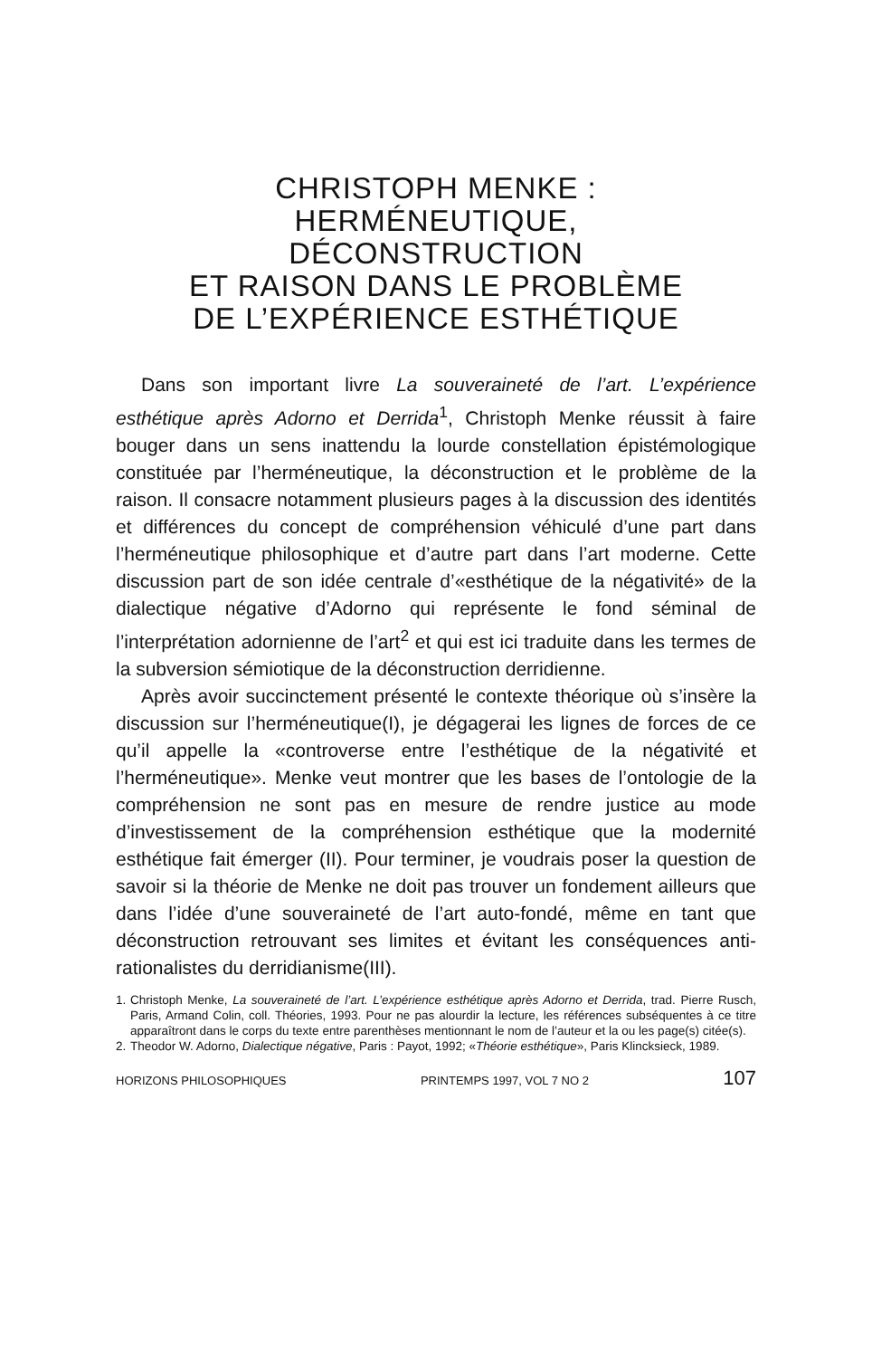CHRISTOPH MENKE :
HERMÉNEUTIQUE,
DÉCONSTRUCTION
ET RAISON DANS LE PROBLÈME
DE L’EXPÉRIENCE ESTHÉTIQUE
Dans son important livre La souveraineté de l’art. L’expérience esthétique après Adorno et Derrida<sup>1</sup>, Christoph Menke réussit à faire bouger dans un sens inattendu la lourde constellation épistémologique constituée par l’herméneutique, la déconstruction et le problème de la raison. Il consacre notamment plusieurs pages à la discussion des identités et différences du concept de compréhension véhiculé d’une part dans l’herméneutique philosophique et d’autre part dans l’art moderne. Cette discussion part de son idée centrale d’«esthétique de la négativité» de la dialectique négative d’Adorno qui représente le fond séminal de l’interprétation adornienne de l’art<sup>2</sup> et qui est ici traduite dans les termes de la subversion sémiotique de la déconstruction derridienne.
Après avoir succinctement présenté le contexte théorique où s’insère la discussion sur l’herméneutique(I), je dégagerai les lignes de forces de ce qu’il appelle la «controverse entre l’esthétique de la négativité et l’herméneutique». Menke veut montrer que les bases de l’ontologie de la compréhension ne sont pas en mesure de rendre justice au mode d’investissement de la compréhension esthétique que la modernité esthétique fait émerger (II). Pour terminer, je voudrais poser la question de savoir si la théorie de Menke ne doit pas trouver un fondement ailleurs que dans l’idée d’une souveraineté de l’art auto-fondé, même en tant que déconstruction retrouvant ses limites et évitant les conséquences anti-rationalistes du derridianisme(III).
1. Christoph Menke, La souveraineté de l’art. L’expérience esthétique après Adorno et Derrida, trad. Pierre Rusch, Paris, Armand Colin, coll. Théories, 1993. Pour ne pas alourdir la lecture, les références subséquentes à ce titre apparaîtront dans le corps du texte entre parenthèses mentionnant le nom de l’auteur et la ou les page(s) citée(s).
2. Theodor W. Adorno, Dialectique négative, Paris : Payot, 1992; «Théorie esthétique», Paris Klincksieck, 1989.
HORIZONS PHILOSOPHIQUES PRINTEMPS 1997, VOL 7 NO 2 107